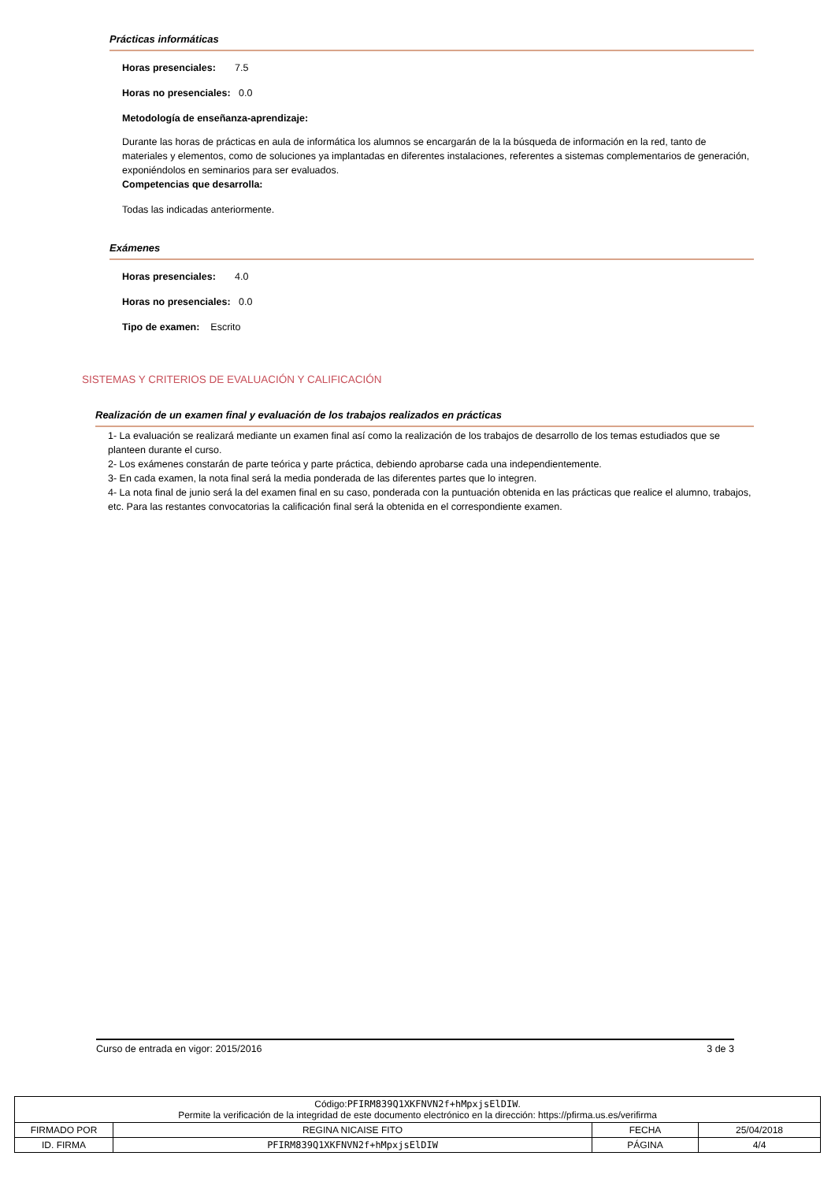Prácticas informáticas
Horas presenciales: 7.5
Horas no presenciales: 0.0
Metodología de enseñanza-aprendizaje:
Durante las horas de prácticas en aula de informática los alumnos se encargarán de la la búsqueda de información en la red, tanto de materiales y elementos, como de soluciones ya implantadas en diferentes instalaciones, referentes a sistemas complementarios de generación, exponiéndolos en seminarios para ser evaluados.
Competencias que desarrolla:
Todas las indicadas anteriormente.
Exámenes
Horas presenciales: 4.0
Horas no presenciales: 0.0
Tipo de examen: Escrito
SISTEMAS Y CRITERIOS DE EVALUACIÓN Y CALIFICACIÓN
Realización de un examen final y evaluación de los trabajos realizados en prácticas
1- La evaluación se realizará mediante un examen final así como la realización de los trabajos de desarrollo de los temas estudiados que se planteen durante el curso.
2- Los exámenes constarán de parte teórica y parte práctica, debiendo aprobarse cada una independientemente.
3- En cada examen, la nota final será la media ponderada de las diferentes partes que lo integren.
4- La nota final de junio será la del examen final en su caso, ponderada con la puntuación obtenida en las prácticas que realice el alumno, trabajos, etc. Para las restantes convocatorias la calificación final será la obtenida en el correspondiente examen.
Curso de entrada en vigor: 2015/2016 3 de 3
| Código: PFIRM839Q1XKFNVN2f+hMpxjsElDIW . Permite la verificación de la integridad de este documento electrónico en la dirección: https://pfirma.us.es/verifirma | | | |
| FIRMADO POR | REGINA NICAISE FITO | FECHA | 25/04/2018 |
| ID. FIRMA | PFIRM839Q1XKFNVN2f+hMpxjsElDIW | PÁGINA | 4/4 |